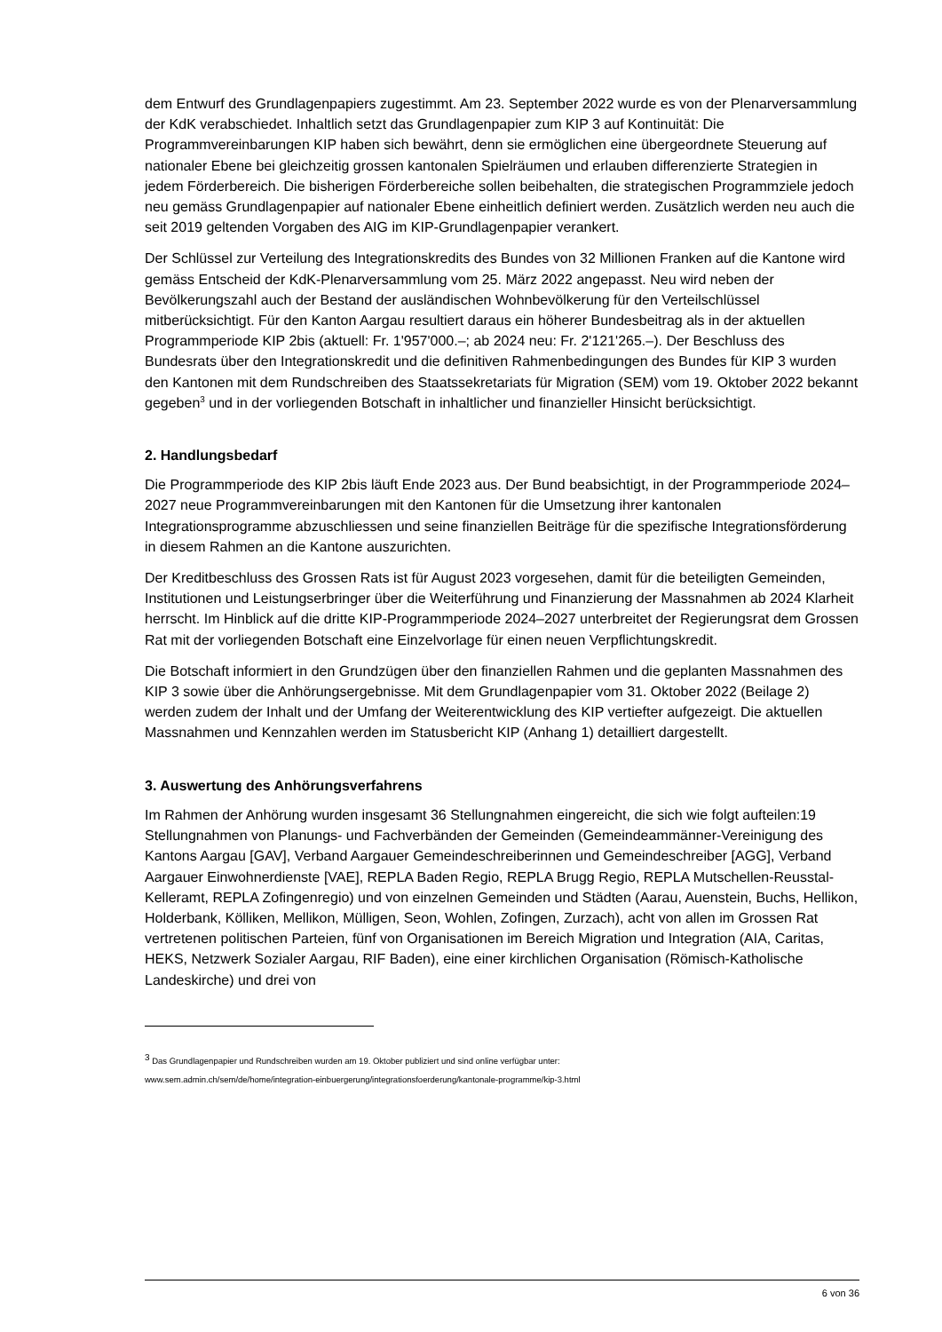dem Entwurf des Grundlagenpapiers zugestimmt. Am 23. September 2022 wurde es von der Plenarversammlung der KdK verabschiedet. Inhaltlich setzt das Grundlagenpapier zum KIP 3 auf Kontinuität: Die Programmvereinbarungen KIP haben sich bewährt, denn sie ermöglichen eine übergeordnete Steuerung auf nationaler Ebene bei gleichzeitig grossen kantonalen Spielräumen und erlauben differenzierte Strategien in jedem Förderbereich. Die bisherigen Förderbereiche sollen beibehalten, die strategischen Programmziele jedoch neu gemäss Grundlagenpapier auf nationaler Ebene einheitlich definiert werden. Zusätzlich werden neu auch die seit 2019 geltenden Vorgaben des AIG im KIP-Grundlagenpapier verankert.
Der Schlüssel zur Verteilung des Integrationskredits des Bundes von 32 Millionen Franken auf die Kantone wird gemäss Entscheid der KdK-Plenarversammlung vom 25. März 2022 angepasst. Neu wird neben der Bevölkerungszahl auch der Bestand der ausländischen Wohnbevölkerung für den Verteilschlüssel mitberücksichtigt. Für den Kanton Aargau resultiert daraus ein höherer Bundesbeitrag als in der aktuellen Programmperiode KIP 2bis (aktuell: Fr. 1'957'000.–; ab 2024 neu: Fr. 2'121'265.–). Der Beschluss des Bundesrats über den Integrationskredit und die definitiven Rahmenbedingungen des Bundes für KIP 3 wurden den Kantonen mit dem Rundschreiben des Staatssekretariats für Migration (SEM) vom 19. Oktober 2022 bekannt gegeben<sup>3</sup> und in der vorliegenden Botschaft in inhaltlicher und finanzieller Hinsicht berücksichtigt.
2. Handlungsbedarf
Die Programmperiode des KIP 2bis läuft Ende 2023 aus. Der Bund beabsichtigt, in der Programmperiode 2024–2027 neue Programmvereinbarungen mit den Kantonen für die Umsetzung ihrer kantonalen Integrationsprogramme abzuschliessen und seine finanziellen Beiträge für die spezifische Integrationsförderung in diesem Rahmen an die Kantone auszurichten.
Der Kreditbeschluss des Grossen Rats ist für August 2023 vorgesehen, damit für die beteiligten Gemeinden, Institutionen und Leistungserbringer über die Weiterführung und Finanzierung der Massnahmen ab 2024 Klarheit herrscht. Im Hinblick auf die dritte KIP-Programmperiode 2024–2027 unterbreitet der Regierungsrat dem Grossen Rat mit der vorliegenden Botschaft eine Einzelvorlage für einen neuen Verpflichtungskredit.
Die Botschaft informiert in den Grundzügen über den finanziellen Rahmen und die geplanten Massnahmen des KIP 3 sowie über die Anhörungsergebnisse. Mit dem Grundlagenpapier vom 31. Oktober 2022 (Beilage 2) werden zudem der Inhalt und der Umfang der Weiterentwicklung des KIP vertiefter aufgezeigt. Die aktuellen Massnahmen und Kennzahlen werden im Statusbericht KIP (Anhang 1) detailliert dargestellt.
3. Auswertung des Anhörungsverfahrens
Im Rahmen der Anhörung wurden insgesamt 36 Stellungnahmen eingereicht, die sich wie folgt aufteilen:19 Stellungnahmen von Planungs- und Fachverbänden der Gemeinden (Gemeindeammänner-Vereinigung des Kantons Aargau [GAV], Verband Aargauer Gemeindeschreiberinnen und Gemeindeschreiber [AGG], Verband Aargauer Einwohnerdienste [VAE], REPLA Baden Regio, REPLA Brugg Regio, REPLA Mutschellen-Reusstal-Kelleramt, REPLA Zofingenregio) und von einzelnen Gemeinden und Städten (Aarau, Auenstein, Buchs, Hellikon, Holderbank, Kölliken, Mellikon, Mülligen, Seon, Wohlen, Zofingen, Zurzach), acht von allen im Grossen Rat vertretenen politischen Parteien, fünf von Organisationen im Bereich Migration und Integration (AIA, Caritas, HEKS, Netzwerk Sozialer Aargau, RIF Baden), eine einer kirchlichen Organisation (Römisch-Katholische Landeskirche) und drei von
<sup>3</sup> Das Grundlagenpapier und Rundschreiben wurden am 19. Oktober publiziert und sind online verfügbar unter:
www.sem.admin.ch/sem/de/home/integration-einbuergerung/integrationsfoerderung/kantonale-programme/kip-3.html
6 von 36